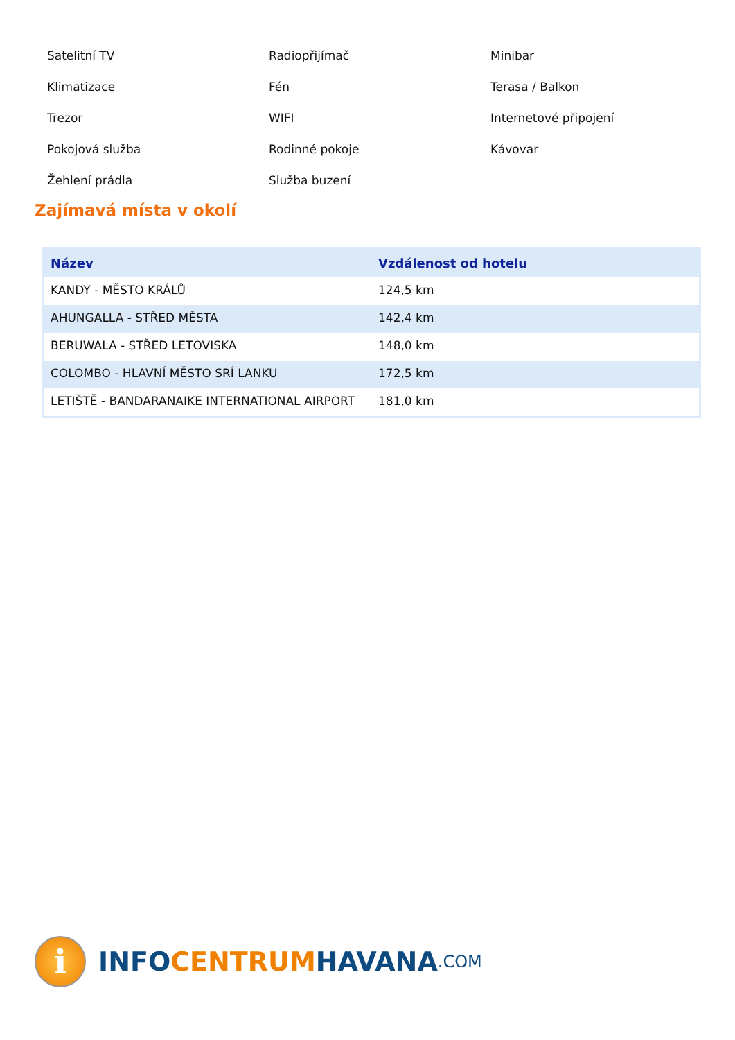Satelitní TV
Radiopřijímač
Minibar
Klimatizace
Fén
Terasa / Balkon
Trezor
WIFI
Internetové připojení
Pokojová služba
Rodinné pokoje
Kávovar
Žehlení prádla
Služba buzení
Zajímavá místa v okolí
| Název | Vzdálenost od hotelu |
| --- | --- |
| KANDY - MĚSTO KRÁLŮ | 124,5 km |
| AHUNGALLA - STŘED MĚSTA | 142,4 km |
| BERUWALA - STŘED LETOVISKA | 148,0 km |
| COLOMBO - HLAVNÍ MĚSTO SRÍ LANKU | 172,5 km |
| LETIŠTĚ - BANDARANAIKE INTERNATIONAL AIRPORT | 181,0 km |
i
INFO CENTRUM HAVANA.COM